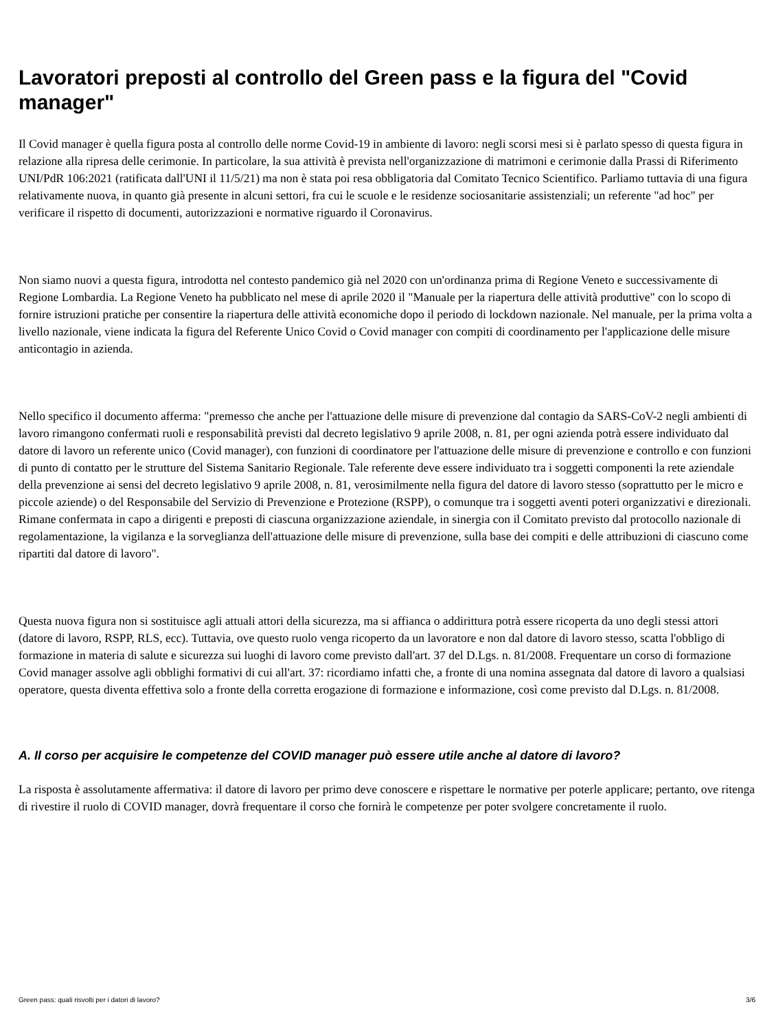Lavoratori preposti al controllo del Green pass e la figura del "Covid manager"
Il Covid manager è quella figura posta al controllo delle norme Covid-19 in ambiente di lavoro: negli scorsi mesi si è parlato spesso di questa figura in relazione alla ripresa delle cerimonie. In particolare, la sua attività è prevista nell'organizzazione di matrimoni e cerimonie dalla Prassi di Riferimento UNI/PdR 106:2021 (ratificata dall'UNI il 11/5/21) ma non è stata poi resa obbligatoria dal Comitato Tecnico Scientifico. Parliamo tuttavia di una figura relativamente nuova, in quanto già presente in alcuni settori, fra cui le scuole e le residenze sociosanitarie assistenziali; un referente "ad hoc" per verificare il rispetto di documenti, autorizzazioni e normative riguardo il Coronavirus.
Non siamo nuovi a questa figura, introdotta nel contesto pandemico già nel 2020 con un'ordinanza prima di Regione Veneto e successivamente di Regione Lombardia. La Regione Veneto ha pubblicato nel mese di aprile 2020 il "Manuale per la riapertura delle attività produttive" con lo scopo di fornire istruzioni pratiche per consentire la riapertura delle attività economiche dopo il periodo di lockdown nazionale. Nel manuale, per la prima volta a livello nazionale, viene indicata la figura del Referente Unico Covid o Covid manager con compiti di coordinamento per l'applicazione delle misure anticontagio in azienda.
Nello specifico il documento afferma: "premesso che anche per l'attuazione delle misure di prevenzione dal contagio da SARS-CoV-2 negli ambienti di lavoro rimangono confermati ruoli e responsabilità previsti dal decreto legislativo 9 aprile 2008, n. 81, per ogni azienda potrà essere individuato dal datore di lavoro un referente unico (Covid manager), con funzioni di coordinatore per l'attuazione delle misure di prevenzione e controllo e con funzioni di punto di contatto per le strutture del Sistema Sanitario Regionale. Tale referente deve essere individuato tra i soggetti componenti la rete aziendale della prevenzione ai sensi del decreto legislativo 9 aprile 2008, n. 81, verosimilmente nella figura del datore di lavoro stesso (soprattutto per le micro e piccole aziende) o del Responsabile del Servizio di Prevenzione e Protezione (RSPP), o comunque tra i soggetti aventi poteri organizzativi e direzionali. Rimane confermata in capo a dirigenti e preposti di ciascuna organizzazione aziendale, in sinergia con il Comitato previsto dal protocollo nazionale di regolamentazione, la vigilanza e la sorveglianza dell'attuazione delle misure di prevenzione, sulla base dei compiti e delle attribuzioni di ciascuno come ripartiti dal datore di lavoro".
Questa nuova figura non si sostituisce agli attuali attori della sicurezza, ma si affianca o addirittura potrà essere ricoperta da uno degli stessi attori (datore di lavoro, RSPP, RLS, ecc). Tuttavia, ove questo ruolo venga ricoperto da un lavoratore e non dal datore di lavoro stesso, scatta l'obbligo di formazione in materia di salute e sicurezza sui luoghi di lavoro come previsto dall'art. 37 del D.Lgs. n. 81/2008. Frequentare un corso di formazione Covid manager assolve agli obblighi formativi di cui all'art. 37: ricordiamo infatti che, a fronte di una nomina assegnata dal datore di lavoro a qualsiasi operatore, questa diventa effettiva solo a fronte della corretta erogazione di formazione e informazione, così come previsto dal D.Lgs. n. 81/2008.
A. Il corso per acquisire le competenze del COVID manager può essere utile anche al datore di lavoro?
La risposta è assolutamente affermativa: il datore di lavoro per primo deve conoscere e rispettare le normative per poterle applicare; pertanto, ove ritenga di rivestire il ruolo di COVID manager, dovrà frequentare il corso che fornirà le competenze per poter svolgere concretamente il ruolo.
Green pass: quali risvolti per i datori di lavoro? 3/6